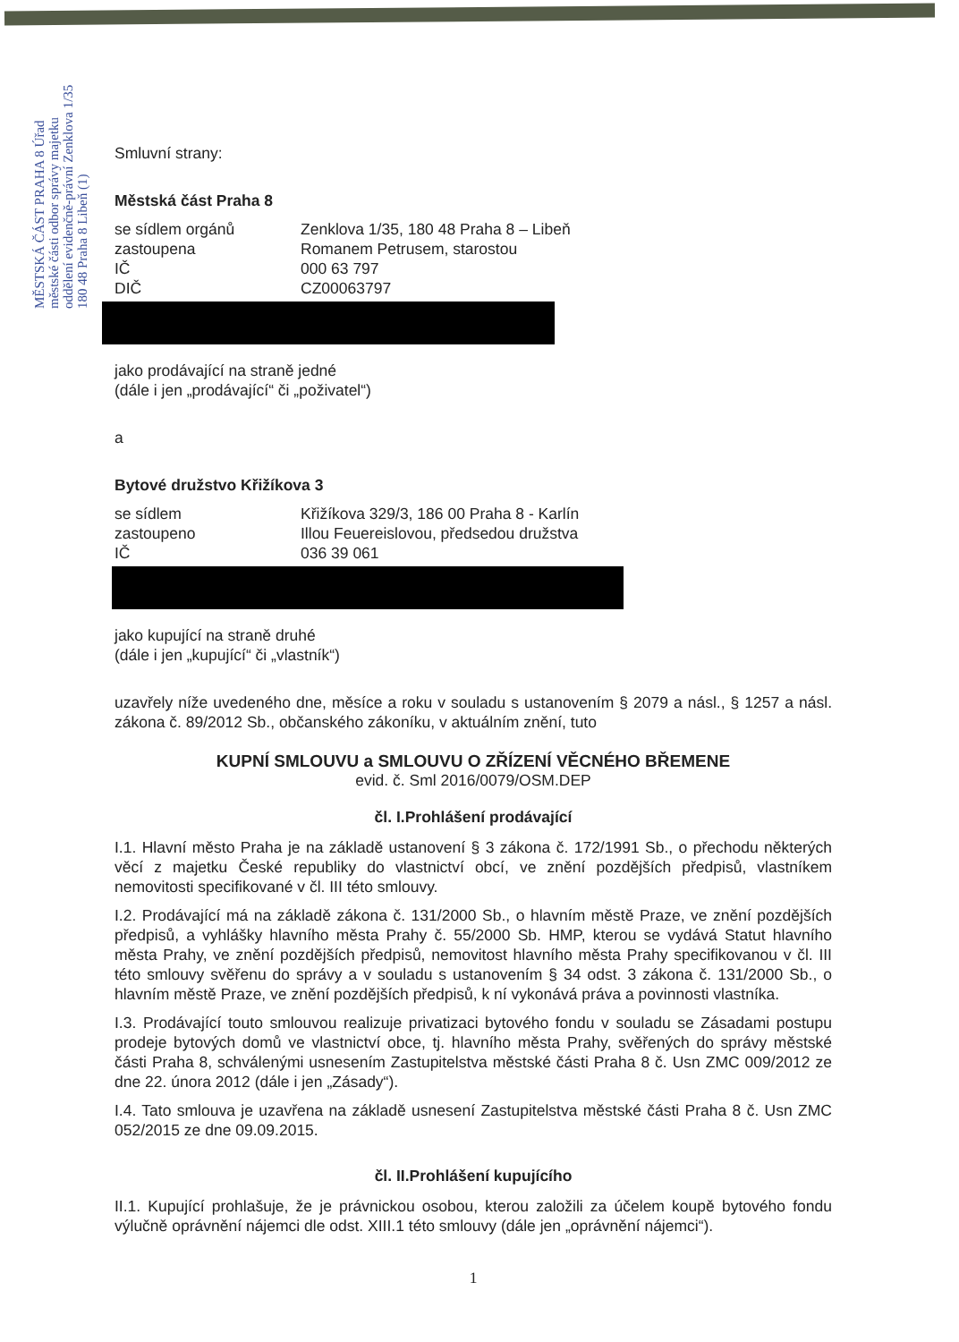MĚSTSKÁ ČÁST PRAHA 8 Úřad městské části odbor správy majetku oddělení evidenčně-právní Zenklova 1/35 180 48 Praha 8 Libeň (1)
Smluvní strany:
Městská část Praha 8
se sídlem orgánů Zenklova 1/35, 180 48 Praha 8 – Libeň
zastoupena Romanem Petrusem, starostou
IČ 000 63 797
DIČ CZ00063797
jako prodávající na straně jedné
(dále i jen „prodávající“ či „poživatel“)
a
Bytové družstvo Křižíkova 3
se sídlem Křižíkova 329/3, 186 00 Praha 8 - Karlín
zastoupeno Illou Feuereislovou, předsedou družstva
IČ 036 39 061
jako kupující na straně druhé
(dále i jen „kupující“ či „vlastník“)
uzavřely níže uvedeného dne, měsíce a roku v souladu s ustanovením § 2079 a násl., § 1257 a násl. zákona č. 89/2012 Sb., občanského zákoníku, v aktuálním znění, tuto
KUPNÍ SMLOUVU a SMLOUVU O ZŘÍZENÍ VĚCNÉHO BŘEMENE
evid. č. Sml 2016/0079/OSM.DEP
čl. I.Prohlášení prodávající
I.1. Hlavní město Praha je na základě ustanovení § 3 zákona č. 172/1991 Sb., o přechodu některých věcí z majetku České republiky do vlastnictví obcí, ve znění pozdějších předpisů, vlastníkem nemovitosti specifikované v čl. III této smlouvy.
I.2. Prodávající má na základě zákona č. 131/2000 Sb., o hlavním městě Praze, ve znění pozdějších předpisů, a vyhlášky hlavního města Prahy č. 55/2000 Sb. HMP, kterou se vydává Statut hlavního města Prahy, ve znění pozdějších předpisů, nemovitost hlavního města Prahy specifikovanou v čl. III této smlouvy svěřenu do správy a v souladu s ustanovením § 34 odst. 3 zákona č. 131/2000 Sb., o hlavním městě Praze, ve znění pozdějších předpisů, k ní vykonává práva a povinnosti vlastníka.
I.3. Prodávající touto smlouvou realizuje privatizaci bytového fondu v souladu se Zásadami postupu prodeje bytových domů ve vlastnictví obce, tj. hlavního města Prahy, svěřených do správy městské části Praha 8, schválenými usnesením Zastupitelstva městské části Praha 8 č. Usn ZMC 009/2012 ze dne 22. února 2012 (dále i jen „Zásady“).
I.4. Tato smlouva je uzavřena na základě usnesení Zastupitelstva městské části Praha 8 č. Usn ZMC 052/2015 ze dne 09.09.2015.
čl. II.Prohlášení kupujícího
II.1. Kupující prohlašuje, že je právnickou osobou, kterou založili za účelem koupě bytového fondu výlučně oprávnění nájemci dle odst. XIII.1 této smlouvy (dále jen „oprávnění nájemci“).
1